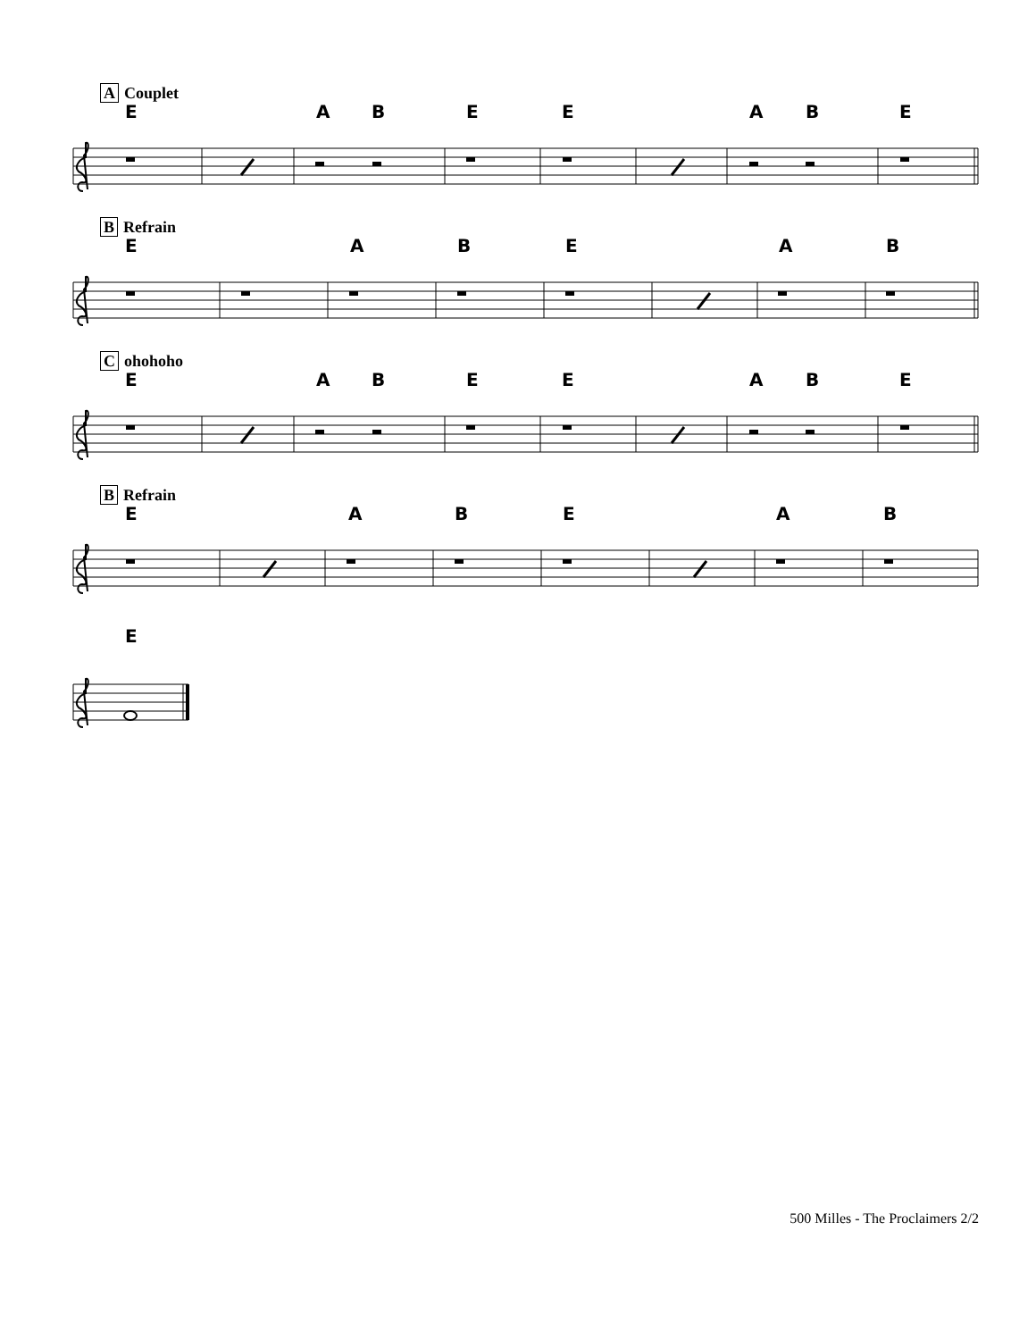A Couplet
EABEEABE
B Refrain
EABEAB
Cohohoho
EABEEABE
B Refrain
EABEAB
E
500 Milles - The Proclaimers 2/2